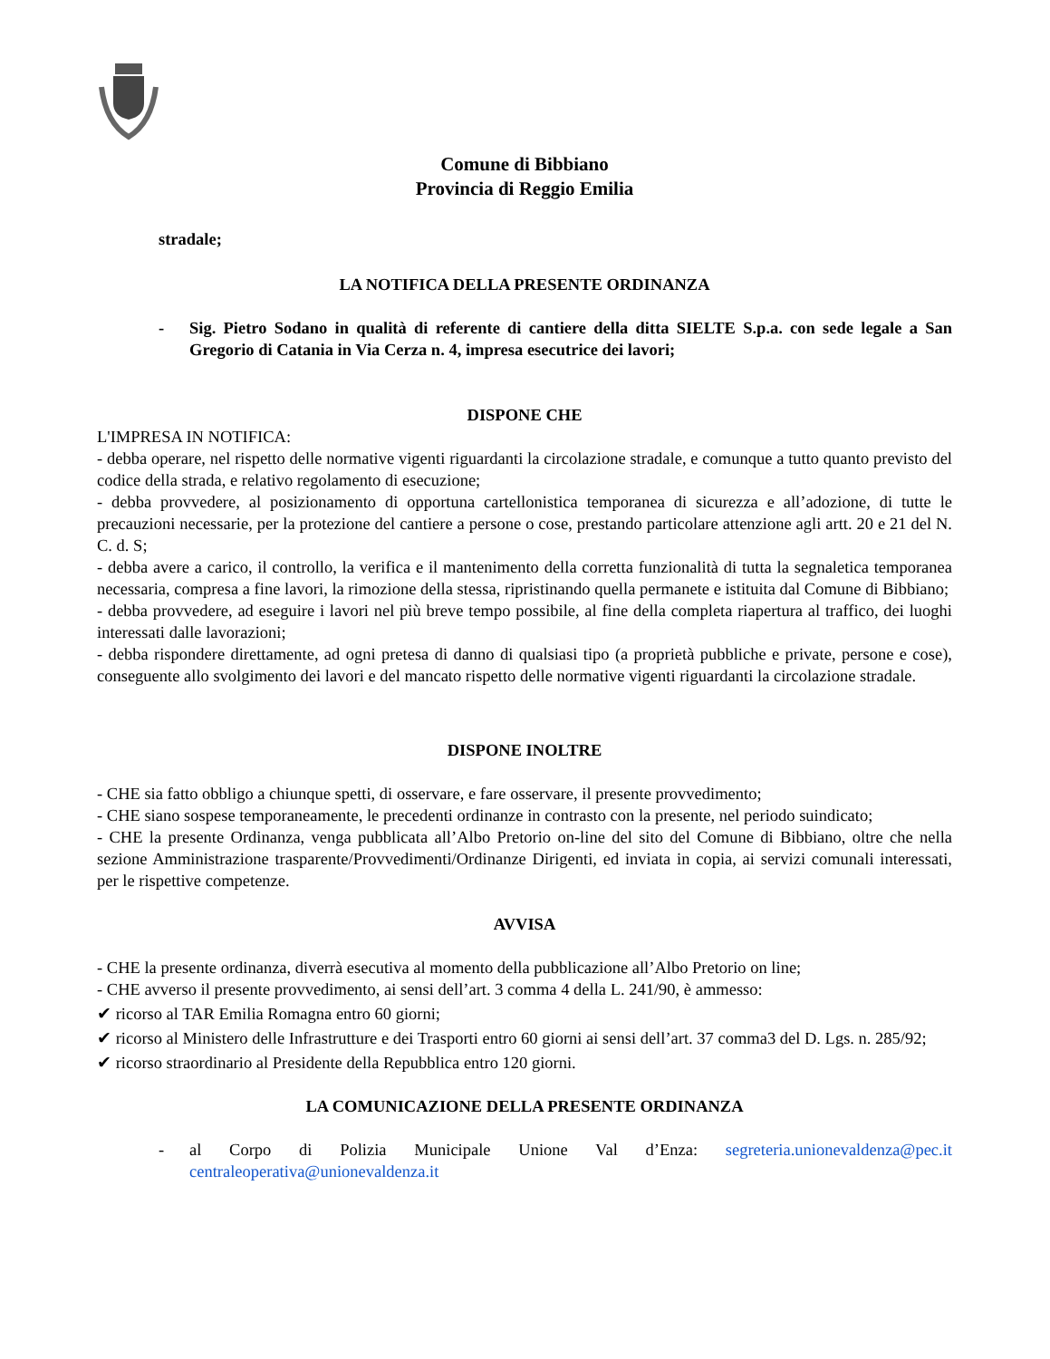Comune di Bibbiano
Provincia di Reggio Emilia
stradale;
LA NOTIFICA DELLA PRESENTE ORDINANZA
- Sig. Pietro Sodano in qualità di referente di cantiere della ditta SIELTE S.p.a. con sede legale a San Gregorio di Catania in Via Cerza n. 4, impresa esecutrice dei lavori;
DISPONE CHE
L'IMPRESA IN NOTIFICA:
- debba operare, nel rispetto delle normative vigenti riguardanti la circolazione stradale, e comunque a tutto quanto previsto del codice della strada, e relativo regolamento di esecuzione;
- debba provvedere, al posizionamento di opportuna cartellonistica temporanea di sicurezza e all’adozione, di tutte le precauzioni necessarie, per la protezione del cantiere a persone o cose, prestando particolare attenzione agli artt. 20 e 21 del N. C. d. S;
- debba avere a carico, il controllo, la verifica e il mantenimento della corretta funzionalità di tutta la segnaletica temporanea necessaria, compresa a fine lavori, la rimozione della stessa, ripristinando quella permanete e istituita dal Comune di Bibbiano;
- debba provvedere, ad eseguire i lavori nel più breve tempo possibile, al fine della completa riapertura al traffico, dei luoghi interessati dalle lavorazioni;
- debba rispondere direttamente, ad ogni pretesa di danno di qualsiasi tipo (a proprietà pubbliche e private, persone e cose), conseguente allo svolgimento dei lavori e del mancato rispetto delle normative vigenti riguardanti la circolazione stradale.
DISPONE INOLTRE
- CHE sia fatto obbligo a chiunque spetti, di osservare, e fare osservare, il presente provvedimento;
- CHE siano sospese temporaneamente, le precedenti ordinanze in contrasto con la presente, nel periodo suindicato;
- CHE la presente Ordinanza, venga pubblicata all’Albo Pretorio on-line del sito del Comune di Bibbiano, oltre che nella sezione Amministrazione trasparente/Provvedimenti/Ordinanze Dirigenti, ed inviata in copia, ai servizi comunali interessati, per le rispettive competenze.
AVVISA
- CHE la presente ordinanza, diverrà esecutiva al momento della pubblicazione all’Albo Pretorio on line;
- CHE avverso il presente provvedimento, ai sensi dell’art. 3 comma 4 della L. 241/90, è ammesso:
✔ ricorso al TAR Emilia Romagna entro 60 giorni;
✔ ricorso al Ministero delle Infrastrutture e dei Trasporti entro 60 giorni ai sensi dell’art. 37 comma3 del D. Lgs. n. 285/92;
✔ ricorso straordinario al Presidente della Repubblica entro 120 giorni.
LA COMUNICAZIONE DELLA PRESENTE ORDINANZA
- al Corpo di Polizia Municipale Unione Val d’Enza: segreteria.unionevaldenza@pec.it centraleoperativa@unionevaldenza.it